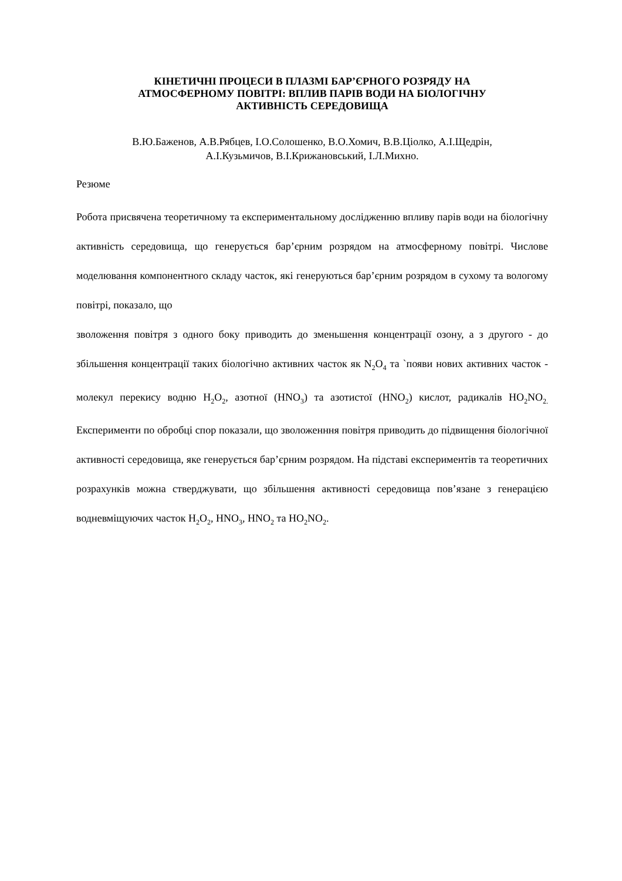КІНЕТИЧНІ ПРОЦЕСИ В ПЛАЗМІ БАР’ЄРНОГО РОЗРЯДУ НА
АТМОСФЕРНОМУ ПОВІТРІ: ВПЛИВ ПАРІВ ВОДИ НА БІОЛОГІЧНУ
АКТИВНІСТЬ СЕРЕДОВИЩА
В.Ю.Баженов, А.В.Рябцев, І.О.Солошенко, В.О.Хомич, В.В.Ціолко, А.І.Щедрін,
А.І.Кузьмичов, В.І.Крижановський, І.Л.Михно.
Резюме
Робота присвячена теоретичному та експериментальному дослідженню впливу парів води на біологічну активність середовища, що генерується бар’єрним розрядом на атмосферному повітрі. Числове моделювання компонентного складу часток, які генеруються бар’єрним розрядом в сухому та вологому повітрі, показало, що
зволоження повітря з одного боку приводить до зменьшення концентрації озону, а з другого - до збільшення концентрації таких біологічно активних часток як N<sub>2</sub>O<sub>4</sub> та `появи нових активних часток - молекул перекису водню H<sub>2</sub>O<sub>2</sub>, азотної (HNO<sub>3</sub>) та азотистої (HNO<sub>2</sub>) кислот, радикалів HO<sub>2</sub>NO<sub>2.</sub> Експерименти по обробці спор показали, що зволоженння повітря приводить до підвищення біологічної активності середовища, яке генерується бар’єрним розрядом. На підставі експериментів та теоретичних розрахунків можна стверджувати, що збільшення активності середовища пов’язане з генерацією водневміщуючих часток H<sub>2</sub>O<sub>2</sub>, HNO<sub>3</sub>, HNO<sub>2</sub> та HO<sub>2</sub>NO<sub>2</sub>.